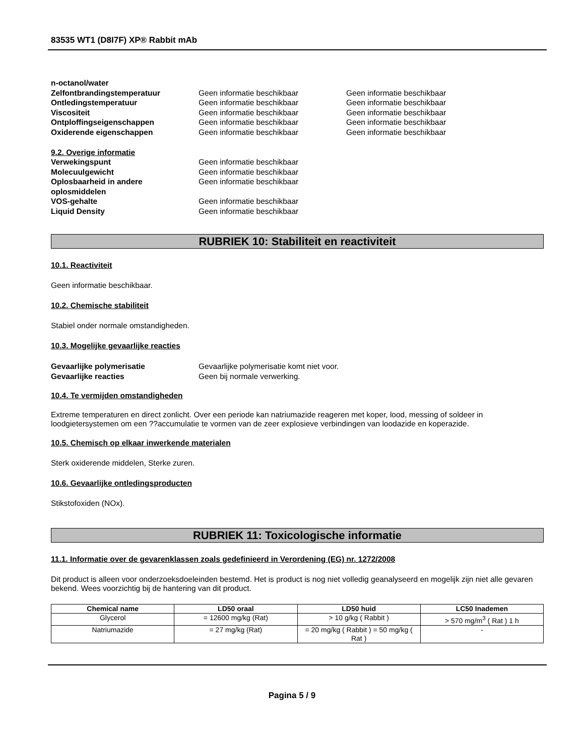83535 WT1 (D8I7F) XP® Rabbit mAb
n-octanol/water
Zelfontbrandingstemperatuur Geen informatie beschikbaar Geen informatie beschikbaar
Ontledingstemperatuur Geen informatie beschikbaar Geen informatie beschikbaar
Viscositeit Geen informatie beschikbaar Geen informatie beschikbaar
Ontploffingseigenschappen Geen informatie beschikbaar Geen informatie beschikbaar
Oxiderende eigenschappen Geen informatie beschikbaar Geen informatie beschikbaar
9.2. Overige informatie
Verwekingspunt Geen informatie beschikbaar
Molecuulgewicht Geen informatie beschikbaar
Oplosbaarheid in andere oplosmiddelen
Geen informatie beschikbaar
VOS-gehalte Geen informatie beschikbaar
Liquid Density Geen informatie beschikbaar
RUBRIEK 10: Stabiliteit en reactiviteit
10.1. Reactiviteit
Geen informatie beschikbaar.
10.2. Chemische stabiliteit
Stabiel onder normale omstandigheden.
10.3. Mogelijke gevaarlijke reacties
Gevaarlijke polymerisatie Gevaarlijke polymerisatie komt niet voor.
Gevaarlijke reacties Geen bij normale verwerking.
10.4. Te vermijden omstandigheden
Extreme temperaturen en direct zonlicht. Over een periode kan natriumazide reageren met koper, lood, messing of soldeer in loodgietersystemen om een ??accumulatie te vormen van de zeer explosieve verbindingen van loodazide en koperazide.
10.5. Chemisch op elkaar inwerkende materialen
Sterk oxiderende middelen, Sterke zuren.
10.6. Gevaarlijke ontledingsproducten
Stikstofoxiden (NOx).
RUBRIEK 11: Toxicologische informatie
11.1. Informatie over de gevarenklassen zoals gedefinieerd in Verordening (EG) nr. 1272/2008
Dit product is alleen voor onderzoeksdoeleinden bestemd. Het is product is nog niet volledig geanalyseerd en mogelijk zijn niet alle gevaren bekend. Wees voorzichtig bij de hantering van dit product.
| Chemical name | LD50 oraal | LD50 huid | LC50 Inademen |
| --- | --- | --- | --- |
| Glycerol | = 12600 mg/kg (Rat) | > 10 g/kg ( Rabbit ) | > 570 mg/m<sup>3</sup> ( Rat ) 1 h |
| Natriumazide | = 27 mg/kg (Rat) | = 20 mg/kg ( Rabbit ) = 50 mg/kg ( Rat ) | - |
Pagina 5 / 9